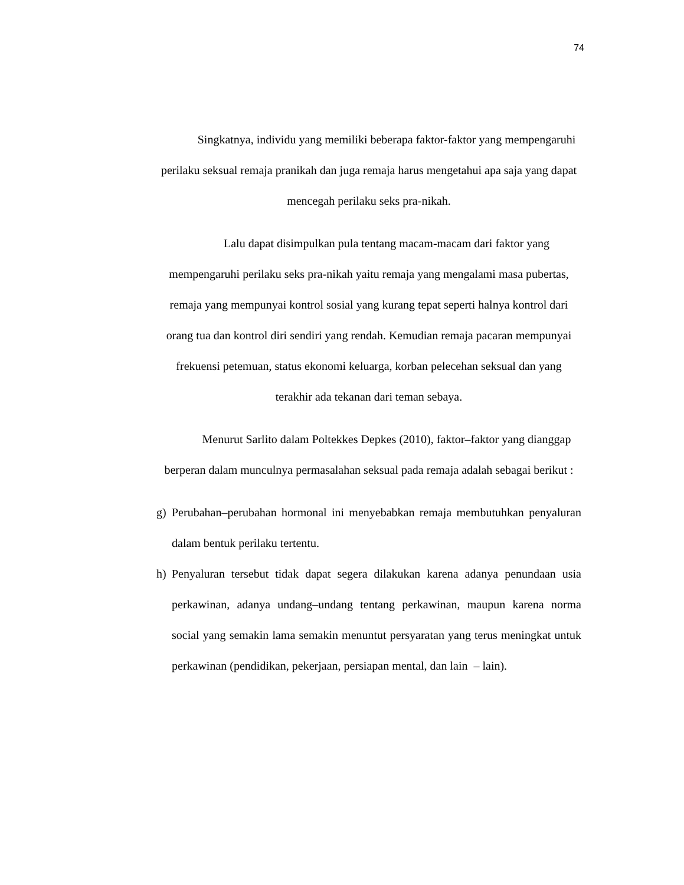74
Singkatnya, individu yang memiliki beberapa faktor-faktor yang mempengaruhi perilaku seksual remaja pranikah dan juga remaja harus mengetahui apa saja yang dapat mencegah perilaku seks pra-nikah.
Lalu dapat disimpulkan pula tentang macam-macam dari faktor yang mempengaruhi perilaku seks pra-nikah yaitu remaja yang mengalami masa pubertas, remaja yang mempunyai kontrol sosial yang kurang tepat seperti halnya kontrol dari orang tua dan kontrol diri sendiri yang rendah. Kemudian remaja pacaran mempunyai frekuensi petemuan, status ekonomi keluarga, korban pelecehan seksual dan yang terakhir ada tekanan dari teman sebaya.
Menurut Sarlito dalam Poltekkes Depkes (2010), faktor–faktor yang dianggap berperan dalam munculnya permasalahan seksual pada remaja adalah sebagai berikut :
g) Perubahan–perubahan hormonal ini menyebabkan remaja membutuhkan penyaluran dalam bentuk perilaku tertentu.
h) Penyaluran tersebut tidak dapat segera dilakukan karena adanya penundaan usia perkawinan, adanya undang–undang tentang perkawinan, maupun karena norma social yang semakin lama semakin menuntut persyaratan yang terus meningkat untuk perkawinan (pendidikan, pekerjaan, persiapan mental, dan lain – lain).